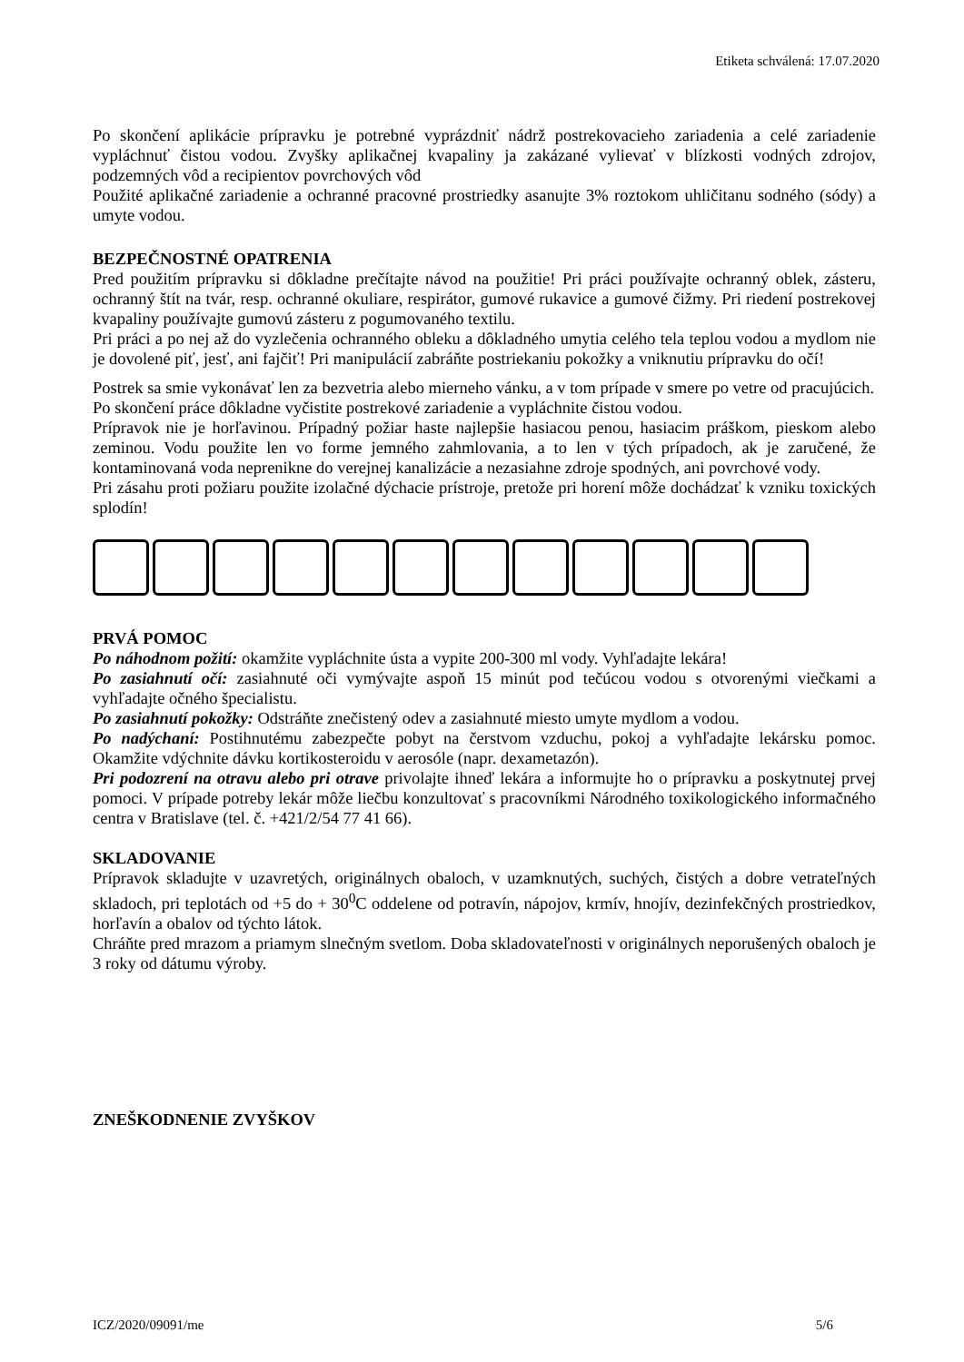Etiketa schválená: 17.07.2020
Po skončení aplikácie prípravku je potrebné vyprázdniť nádrž postrekovacieho zariadenia a celé zariadenie vypláchnuť čistou vodou. Zvyšky aplikačnej kvapaliny ja zakázané vylievať v blízkosti vodných zdrojov, podzemných vôd a recipientov povrchových vôd
Použité aplikačné zariadenie a ochranné pracovné prostriedky asanujte 3% roztokom uhličitanu sodného (sódy) a umyte vodou.
BEZPEČNOSTNÉ OPATRENIA
Pred použitím prípravku si dôkladne prečítajte návod na použitie! Pri práci používajte ochranný oblek, zásteru, ochranný štít na tvár, resp. ochranné okuliare, respirátor, gumové rukavice a gumové čižmy. Pri riedení postrekovej kvapaliny používajte gumovú zásteru z pogumovaného textilu.
Pri práci a po nej až do vyzlečenia ochranného obleku a dôkladného umytia celého tela teplou vodou a mydlom nie je dovolené piť, jesť, ani fajčiť! Pri manipulácií zabráňte postriekaniu pokožky a vniknutiu prípravku do očí!
Postrek sa smie vykonávať len za bezvetria alebo mierneho vánku, a v tom prípade v smere po vetre od pracujúcich.
Po skončení práce dôkladne vyčistite postrekové zariadenie a vypláchnite čistou vodou.
Prípravok nie je horľavinou. Prípadný požiar haste najlepšie hasiacou penou, hasiacim práškom, pieskom alebo zeminou. Vodu použite len vo forme jemného zahmlovania, a to len v tých prípadoch, ak je zaručené, že kontaminovaná voda neprenikne do verejnej kanalizácie a nezasiahne zdroje spodných, ani povrchové vody.
Pri zásahu proti požiaru použite izolačné dýchacie prístroje, pretože pri horení môže dochádzať k vzniku toxických splodín!
PRVÁ POMOC
Po náhodnom požití: okamžite vypláchnite ústa a vypite 200-300 ml vody. Vyhľadajte lekára!
Po zasiahnutí očí: zasiahnuté oči vymývajte aspoň 15 minút pod tečúcou vodou s otvorenými viečkami a vyhľadajte očného špecialistu.
Po zasiahnutí pokožky: Odstráňte znečistený odev a zasiahnuté miesto umyte mydlom a vodou.
Po nadýchaní: Postihnutému zabezpečte pobyt na čerstvom vzduchu, pokoj a vyhľadajte lekársku pomoc. Okamžite vdýchnite dávku kortikosteroidu v aerosóle (napr. dexametazón).
Pri podozrení na otravu alebo pri otrave privolajte ihneď lekára a informujte ho o prípravku a poskytnutej prvej pomoci. V prípade potreby lekár môže liečbu konzultovať s pracovníkmi Národného toxikologického informačného centra v Bratislave (tel. č. +421/2/54 77 41 66).
SKLADOVANIE
Prípravok skladujte v uzavretých, originálnych obaloch, v uzamknutých, suchých, čistých a dobre vetrateľných skladoch, pri teplotách od +5 do + 30<sup>0</sup>C oddelene od potravín, nápojov, krmív, hnojív, dezinfekčných prostriedkov, horľavín a obalov od týchto látok.
Chráňte pred mrazom a priamym slnečným svetlom. Doba skladovateľnosti v originálnych neporušených obaloch je 3 roky od dátumu výroby.
ZNEŠKODNENIE ZVYŠKOV
ICZ/2020/09091/me 5/6